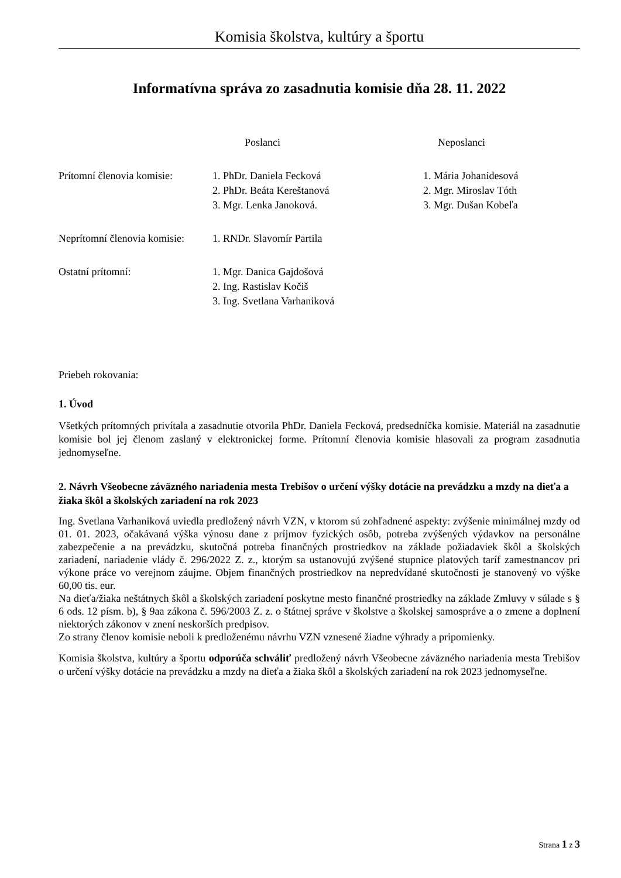Komisia školstva, kultúry a športu
Informatívna správa zo zasadnutia komisie dňa 28. 11. 2022
| | Poslanci | Neposlanci |
| Prítomní členovia komisie: | 1. PhDr. Daniela Fecková 2. PhDr. Beáta Kereštanová 3. Mgr. Lenka Janoková. | 1. Mária Johanidesová 2. Mgr. Miroslav Tóth 3. Mgr. Dušan Kobeľa |
| Neprítomní členovia komisie: | 1. RNDr. Slavomír Partila | |
| Ostatní prítomní: | 1. Mgr. Danica Gajdošová 2. Ing. Rastislav Kočiš 3. Ing. Svetlana Varhaniková | |
Priebeh rokovania:
1. Úvod
Všetkých prítomných privítala a zasadnutie otvorila PhDr. Daniela Fecková, predsedníčka komisie. Materiál na zasadnutie komisie bol jej členom zaslaný v elektronickej forme. Prítomní členovia komisie hlasovali za program zasadnutia jednomyseľne.
2. Návrh Všeobecne záväzného nariadenia mesta Trebišov o určení výšky dotácie na prevádzku a mzdy na dieťa a žiaka škôl a školských zariadení na rok 2023
Ing. Svetlana Varhaniková uviedla predložený návrh VZN, v ktorom sú zohľadnené aspekty: zvýšenie minimálnej mzdy od 01. 01. 2023, očakávaná výška výnosu dane z príjmov fyzických osôb, potreba zvýšených výdavkov na personálne zabezpečenie a na prevádzku, skutočná potreba finančných prostriedkov na základe požiadaviek škôl a školských zariadení, nariadenie vlády č. 296/2022 Z. z., ktorým sa ustanovujú zvýšené stupnice platových taríf zamestnancov pri výkone práce vo verejnom záujme. Objem finančných prostriedkov na nepredvídané skutočnosti je stanovený vo výške 60,00 tis. eur.
Na dieťa/žiaka neštátnych škôl a školských zariadení poskytne mesto finančné prostriedky na základe Zmluvy v súlade s § 6 ods. 12 písm. b), § 9aa zákona č. 596/2003 Z. z. o štátnej správe v školstve a školskej samospráve a o zmene a doplnení niektorých zákonov v znení neskorších predpisov.
Zo strany členov komisie neboli k predloženému návrhu VZN vznesené žiadne výhrady a pripomienky.
Komisia školstva, kultúry a športu odporúča schváliť predložený návrh Všeobecne záväzného nariadenia mesta Trebišov o určení výšky dotácie na prevádzku a mzdy na dieťa a žiaka škôl a školských zariadení na rok 2023 jednomyseľne.
Strana 1 z 3